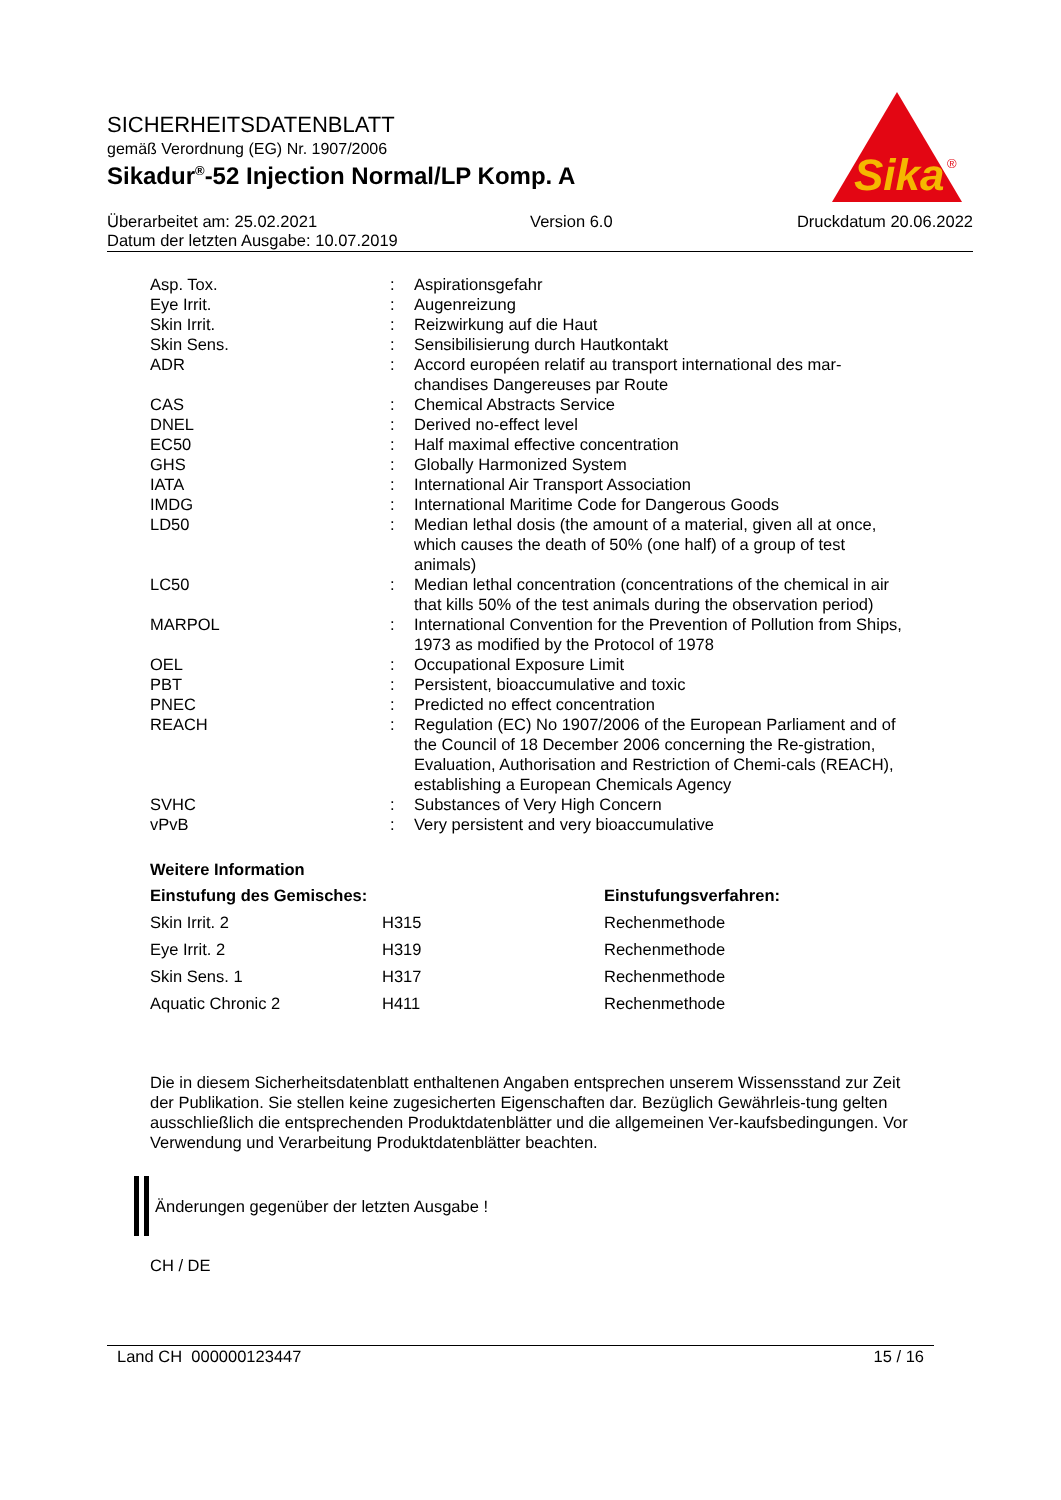SICHERHEITSDATENBLATT
gemäß Verordnung (EG) Nr. 1907/2006
Sikadur<sup>®</sup>-52 Injection Normal/LP Komp. A
Sika
®
| Überarbeitet am: 25.02.2021 | Version 6.0 | Druckdatum 20.06.2022 |
| Datum der letzten Ausgabe: 10.07.2019 | | |
| Asp. Tox. | : | Aspirationsgefahr |
| Eye Irrit. | : | Augenreizung |
| Skin Irrit. | : | Reizwirkung auf die Haut |
| Skin Sens. | : | Sensibilisierung durch Hautkontakt |
| ADR | : | Accord européen relatif au transport international des mar-chandises Dangereuses par Route |
| CAS | : | Chemical Abstracts Service |
| DNEL | : | Derived no-effect level |
| EC50 | : | Half maximal effective concentration |
| GHS | : | Globally Harmonized System |
| IATA | : | International Air Transport Association |
| IMDG | : | International Maritime Code for Dangerous Goods |
| LD50 | : | Median lethal dosis (the amount of a material, given all at once, which causes the death of 50% (one half) of a group of test animals) |
| LC50 | : | Median lethal concentration (concentrations of the chemical in air that kills 50% of the test animals during the observation period) |
| MARPOL | : | International Convention for the Prevention of Pollution from Ships, 1973 as modified by the Protocol of 1978 |
| OEL | : | Occupational Exposure Limit |
| PBT | : | Persistent, bioaccumulative and toxic |
| PNEC | : | Predicted no effect concentration |
| REACH | : | Regulation (EC) No 1907/2006 of the European Parliament and of the Council of 18 December 2006 concerning the Re-gistration, Evaluation, Authorisation and Restriction of Chemi-cals (REACH), establishing a European Chemicals Agency |
| SVHC | : | Substances of Very High Concern |
| vPvB | : | Very persistent and very bioaccumulative |
Weitere Information
| Einstufung des Gemisches: | | Einstufungsverfahren: |
| --- | --- | --- |
| Skin Irrit. 2 | H315 | Rechenmethode |
| Eye Irrit. 2 | H319 | Rechenmethode |
| Skin Sens. 1 | H317 | Rechenmethode |
| Aquatic Chronic 2 | H411 | Rechenmethode |
Die in diesem Sicherheitsdatenblatt enthaltenen Angaben entsprechen unserem Wissensstand zur Zeit der Publikation. Sie stellen keine zugesicherten Eigenschaften dar. Bezüglich Gewährleis-tung gelten ausschließlich die entsprechenden Produktdatenblätter und die allgemeinen Ver-kaufsbedingungen. Vor Verwendung und Verarbeitung Produktdatenblätter beachten.
Änderungen gegenüber der letzten Ausgabe !
CH / DE
Land CH 000000123447 15 / 16